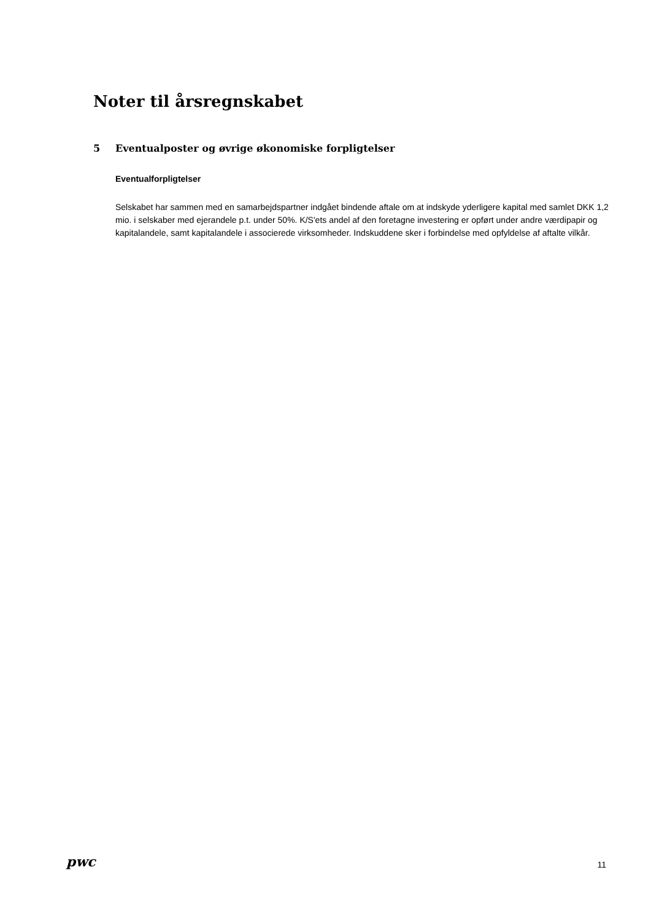Noter til årsregnskabet
5 Eventualposter og øvrige økonomiske forpligtelser
Eventualforpligtelser
Selskabet har sammen med en samarbejdspartner indgået bindende aftale om at indskyde yderligere kapital med samlet DKK 1,2 mio. i selskaber med ejerandele p.t. under 50%. K/S'ets andel af den foretagne investering er opført under andre værdipapir og kapitalandele, samt kapitalandele i associerede virksomheder. Indskuddene sker i forbindelse med opfyldelse af aftalte vilkår.
pwc
11